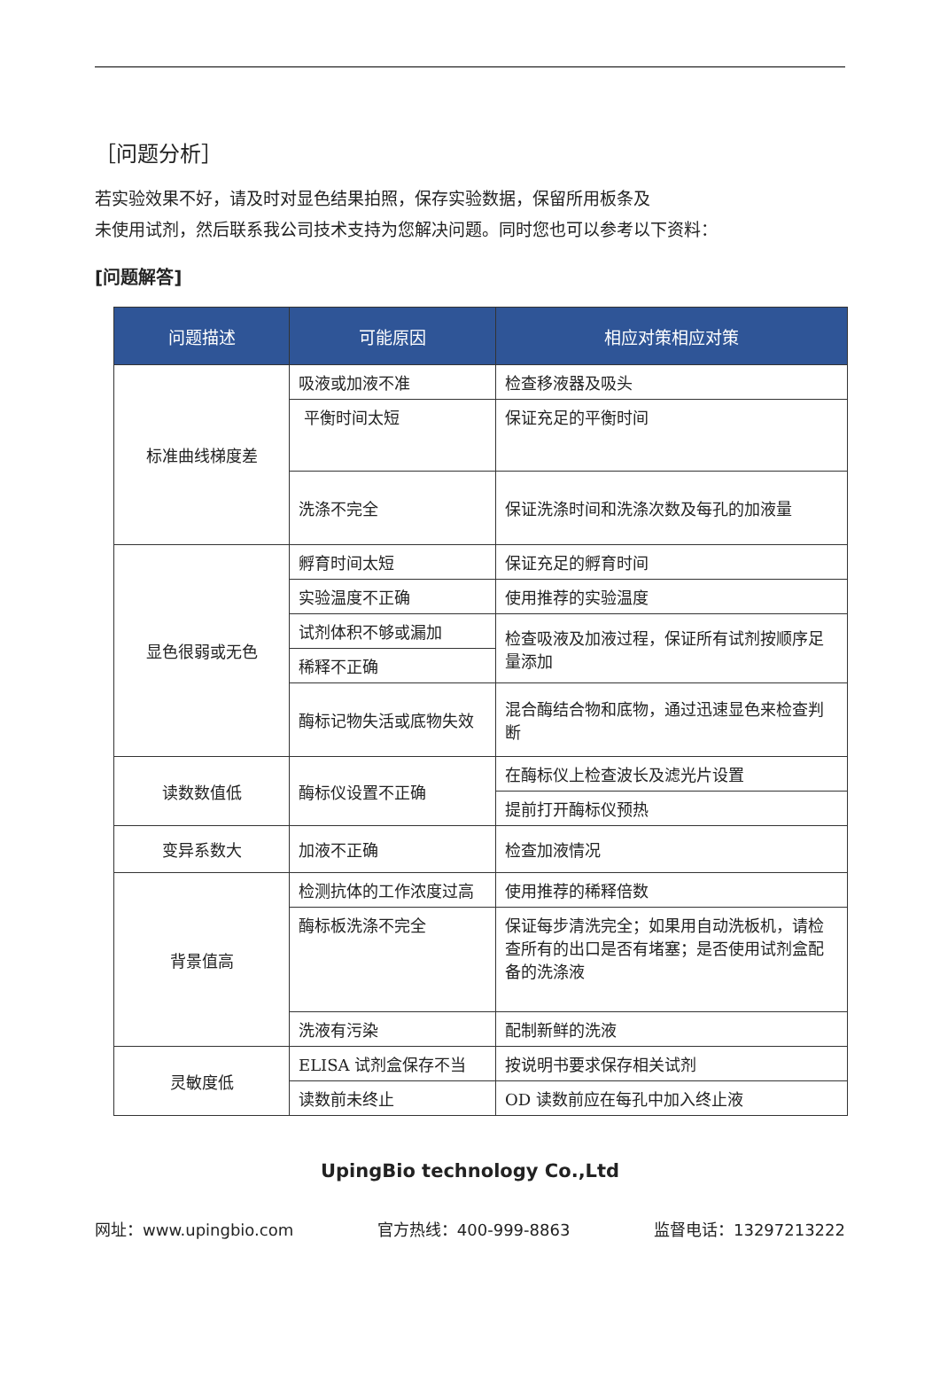［问题分析］
若实验效果不好，请及时对显色结果拍照，保存实验数据，保留所用板条及
未使用试剂，然后联系我公司技术支持为您解决问题。同时您也可以参考以下资料：
[问题解答]
| 问题描述 | 可能原因 | 相应对策相应对策 |
| --- | --- | --- |
| 标准曲线梯度差 | 吸液或加液不准 | 检查移液器及吸头 |
| | 平衡时间太短 | 保证充足的平衡时间 |
| | 洗涤不完全 | 保证洗涤时间和洗涤次数及每孔的加液量 |
| 显色很弱或无色 | 孵育时间太短 | 保证充足的孵育时间 |
| | 实验温度不正确 | 使用推荐的实验温度 |
| | 试剂体积不够或漏加 | 检查吸液及加液过程，保证所有试剂按顺序足量添加 |
| | 稀释不正确 | |
| | 酶标记物失活或底物失效 | 混合酶结合物和底物，通过迅速显色来检查判断 |
| 读数数值低 | 酶标仪设置不正确 | 在酶标仪上检查波长及滤光片设置 |
| | | 提前打开酶标仪预热 |
| 变异系数大 | 加液不正确 | 检查加液情况 |
| 背景值高 | 检测抗体的工作浓度过高 | 使用推荐的稀释倍数 |
| | 酶标板洗涤不完全 | 保证每步清洗完全；如果用自动洗板机，请检查所有的出口是否有堵塞；是否使用试剂盒配备的洗涤液 |
| | 洗液有污染 | 配制新鲜的洗液 |
| 灵敏度低 | ELISA 试剂盒保存不当 | 按说明书要求保存相关试剂 |
| | 读数前未终止 | OD 读数前应在每孔中加入终止液 |
UpingBio technology Co.,Ltd
网址：www.upingbio.com 官方热线：400-999-8863 监督电话：13297213222